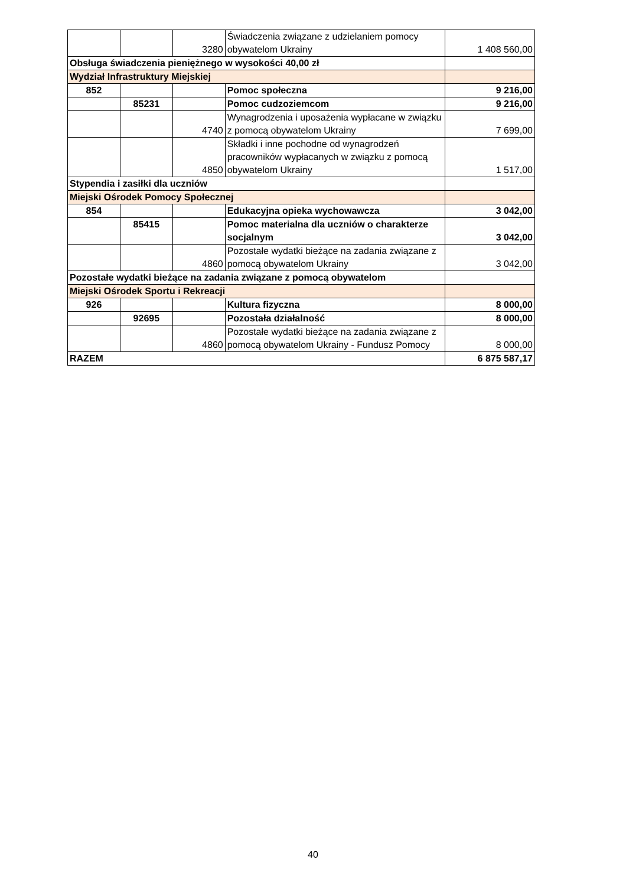| | | 3280 | Świadczenia związane z udzielaniem pomocy obywatelom Ukrainy | 1 408 560,00 |
| Obsługa świadczenia pieniężnego w wysokości 40,00 zł | | | | |
| Wydział Infrastruktury Miejskiej | | | | |
| 852 | | | Pomoc społeczna | 9 216,00 |
| | 85231 | | Pomoc cudzoziemcom | 9 216,00 |
| | | 4740 | Wynagrodzenia i uposażenia wypłacane w związku z pomocą obywatelom Ukrainy | 7 699,00 |
| | | 4850 | Składki i inne pochodne od wynagrodzeń pracowników wypłacanych w związku z pomocą obywatelom Ukrainy | 1 517,00 |
| Stypendia i zasiłki dla uczniów | | | | |
| Miejski Ośrodek Pomocy Społecznej | | | | |
| 854 | | | Edukacyjna opieka wychowawcza | 3 042,00 |
| | 85415 | | Pomoc materialna dla uczniów o charakterze socjalnym | 3 042,00 |
| | | 4860 | Pozostałe wydatki bieżące na zadania związane z pomocą obywatelom Ukrainy | 3 042,00 |
| Pozostałe wydatki bieżące na zadania związane z pomocą obywatelom | | | | |
| Miejski Ośrodek Sportu i Rekreacji | | | | |
| 926 | | | Kultura fizyczna | 8 000,00 |
| | 92695 | | Pozostała działalność | 8 000,00 |
| | | 4860 | Pozostałe wydatki bieżące na zadania związane z pomocą obywatelom Ukrainy - Fundusz Pomocy | 8 000,00 |
| RAZEM | | | | 6 875 587,17 |
40